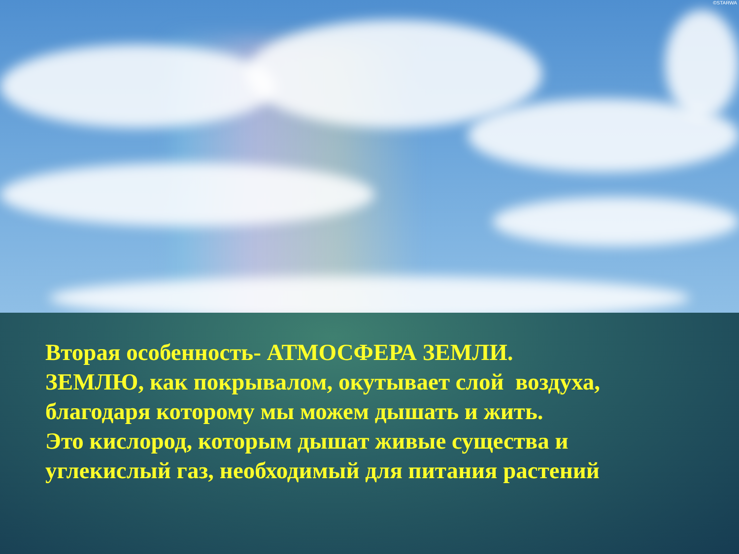©STARWA
Вторая особенность- АТМОСФЕРА ЗЕМЛИ.
ЗЕМЛЮ, как покрывалом, окутывает слой воздуха,
благодаря которому мы можем дышать и жить.
Это кислород, которым дышат живые существа и
углекислый газ, необходимый для питания растений